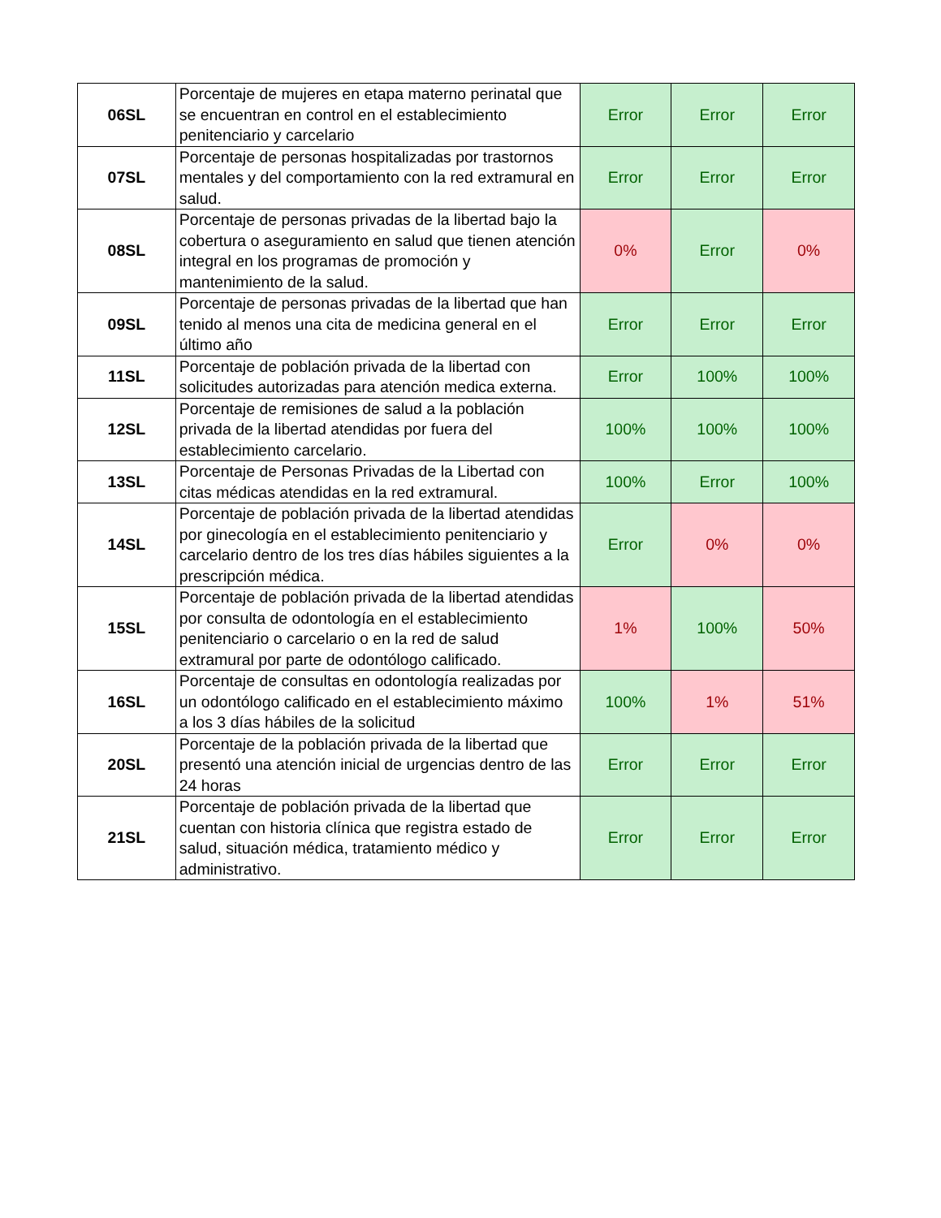| 06SL | Porcentaje de mujeres en etapa materno perinatal que se encuentran en control en el establecimiento penitenciario y carcelario | Error | Error | Error |
| 07SL | Porcentaje de personas hospitalizadas por trastornos mentales y del comportamiento con la red extramural en salud. | Error | Error | Error |
| 08SL | Porcentaje de personas privadas de la libertad bajo la cobertura o aseguramiento en salud que tienen atención integral en los programas de promoción y mantenimiento de la salud. | 0% | Error | 0% |
| 09SL | Porcentaje de personas privadas de la libertad que han tenido al menos una cita de medicina general en el último año | Error | Error | Error |
| 11SL | Porcentaje de población privada de la libertad con solicitudes autorizadas para atención medica externa. | Error | 100% | 100% |
| 12SL | Porcentaje de remisiones de salud a la población privada de la libertad atendidas por fuera del establecimiento carcelario. | 100% | 100% | 100% |
| 13SL | Porcentaje de Personas Privadas de la Libertad con citas médicas atendidas en la red extramural. | 100% | Error | 100% |
| 14SL | Porcentaje de población privada de la libertad atendidas por ginecología en el establecimiento penitenciario y carcelario dentro de los tres días hábiles siguientes a la prescripción médica. | Error | 0% | 0% |
| 15SL | Porcentaje de población privada de la libertad atendidas por consulta de odontología en el establecimiento penitenciario o carcelario o en la red de salud extramural por parte de odontólogo calificado. | 1% | 100% | 50% |
| 16SL | Porcentaje de consultas en odontología realizadas por un odontólogo calificado en el establecimiento máximo a los 3 días hábiles de la solicitud | 100% | 1% | 51% |
| 20SL | Porcentaje de la población privada de la libertad que presentó una atención inicial de urgencias dentro de las 24 horas | Error | Error | Error |
| 21SL | Porcentaje de población privada de la libertad que cuentan con historia clínica que registra estado de salud, situación médica, tratamiento médico y administrativo. | Error | Error | Error |